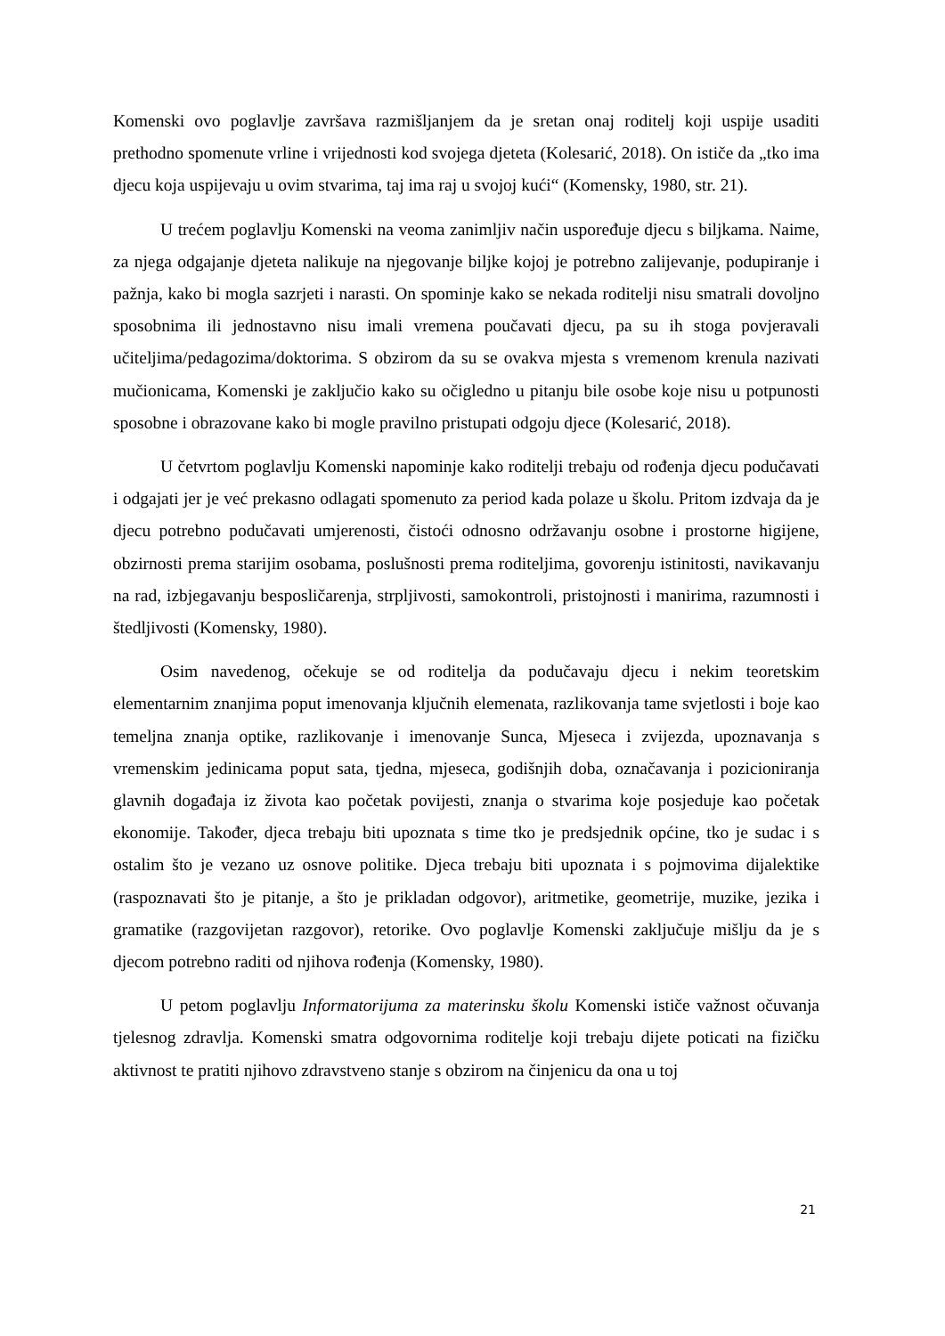Komenski ovo poglavlje završava razmišljanjem da je sretan onaj roditelj koji uspije usaditi prethodno spomenute vrline i vrijednosti kod svojega djeteta (Kolesarić, 2018). On ističe da „tko ima djecu koja uspijevaju u ovim stvarima, taj ima raj u svojoj kući“ (Komensky, 1980, str. 21).
U trećem poglavlju Komenski na veoma zanimljiv način uspoređuje djecu s biljkama. Naime, za njega odgajanje djeteta nalikuje na njegovanje biljke kojoj je potrebno zalijevanje, podupiranje i pažnja, kako bi mogla sazrjeti i narasti. On spominje kako se nekada roditelji nisu smatrali dovoljno sposobnima ili jednostavno nisu imali vremena poučavati djecu, pa su ih stoga povjeravali učiteljima/pedagozima/doktorima. S obzirom da su se ovakva mjesta s vremenom krenula nazivati mučionicama, Komenski je zaključio kako su očigledno u pitanju bile osobe koje nisu u potpunosti sposobne i obrazovane kako bi mogle pravilno pristupati odgoju djece (Kolesarić, 2018).
U četvrtom poglavlju Komenski napominje kako roditelji trebaju od rođenja djecu podučavati i odgajati jer je već prekasno odlagati spomenuto za period kada polaze u školu. Pritom izdvaja da je djecu potrebno podučavati umjerenosti, čistoći odnosno održavanju osobne i prostorne higijene, obzirnosti prema starijim osobama, poslušnosti prema roditeljima, govorenju istinitosti, navikavanju na rad, izbjegavanju besposličarenja, strpljivosti, samokontroli, pristojnosti i manirima, razumnosti i štedljivosti (Komensky, 1980).
Osim navedenog, očekuje se od roditelja da podučavaju djecu i nekim teoretskim elementarnim znanjima poput imenovanja ključnih elemenata, razlikovanja tame svjetlosti i boje kao temeljna znanja optike, razlikovanje i imenovanje Sunca, Mjeseca i zvijezda, upoznavanja s vremenskim jedinicama poput sata, tjedna, mjeseca, godišnjih doba, označavanja i pozicioniranja glavnih događaja iz života kao početak povijesti, znanja o stvarima koje posjeduje kao početak ekonomije. Također, djeca trebaju biti upoznata s time tko je predsjednik općine, tko je sudac i s ostalim što je vezano uz osnove politike. Djeca trebaju biti upoznata i s pojmovima dijalektike (raspoznavati što je pitanje, a što je prikladan odgovor), aritmetike, geometrije, muzike, jezika i gramatike (razgovijetan razgovor), retorike. Ovo poglavlje Komenski zaključuje mišlju da je s djecom potrebno raditi od njihova rođenja (Komensky, 1980).
U petom poglavlju Informatorijuma za materinsku školu Komenski ističe važnost očuvanja tjelesnog zdravlja. Komenski smatra odgovornima roditelje koji trebaju dijete poticati na fizičku aktivnost te pratiti njihovo zdravstveno stanje s obzirom na činjenicu da ona u toj
21